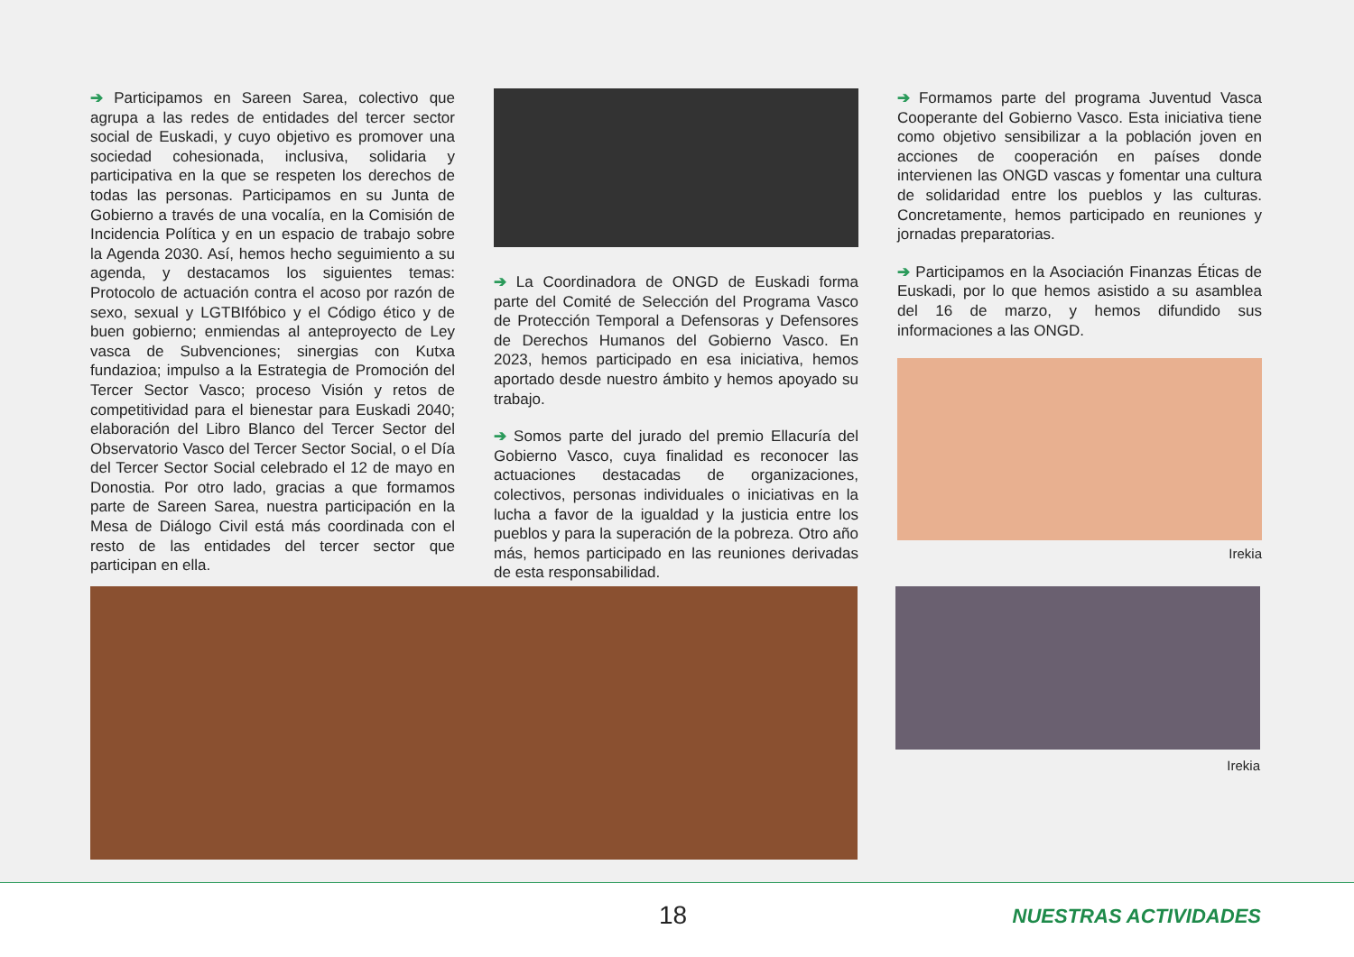➔ Participamos en Sareen Sarea, colectivo que agrupa a las redes de entidades del tercer sector social de Euskadi, y cuyo objetivo es promover una sociedad cohesionada, inclusiva, solidaria y participativa en la que se respeten los derechos de todas las personas. Participamos en su Junta de Gobierno a través de una vocalía, en la Comisión de Incidencia Política y en un espacio de trabajo sobre la Agenda 2030. Así, hemos hecho seguimiento a su agenda, y destacamos los siguientes temas: Protocolo de actuación contra el acoso por razón de sexo, sexual y LGTBIfóbico y el Código ético y de buen gobierno; enmiendas al anteproyecto de Ley vasca de Subvenciones; sinergias con Kutxa fundazioa; impulso a la Estrategia de Promoción del Tercer Sector Vasco; proceso Visión y retos de competitividad para el bienestar para Euskadi 2040; elaboración del Libro Blanco del Tercer Sector del Observatorio Vasco del Tercer Sector Social, o el Día del Tercer Sector Social celebrado el 12 de mayo en Donostia. Por otro lado, gracias a que formamos parte de Sareen Sarea, nuestra participación en la Mesa de Diálogo Civil está más coordinada con el resto de las entidades del tercer sector que participan en ella.
➔ La Coordinadora de ONGD de Euskadi forma parte del Comité de Selección del Programa Vasco de Protección Temporal a Defensoras y Defensores de Derechos Humanos del Gobierno Vasco. En 2023, hemos participado en esa iniciativa, hemos aportado desde nuestro ámbito y hemos apoyado su trabajo.
➔ Somos parte del jurado del premio Ellacuría del Gobierno Vasco, cuya finalidad es reconocer las actuaciones destacadas de organizaciones, colectivos, personas individuales o iniciativas en la lucha a favor de la igualdad y la justicia entre los pueblos y para la superación de la pobreza. Otro año más, hemos participado en las reuniones derivadas de esta responsabilidad.
➔ Formamos parte del programa Juventud Vasca Cooperante del Gobierno Vasco. Esta iniciativa tiene como objetivo sensibilizar a la población joven en acciones de cooperación en países donde intervienen las ONGD vascas y fomentar una cultura de solidaridad entre los pueblos y las culturas. Concretamente, hemos participado en reuniones y jornadas preparatorias.
➔ Participamos en la Asociación Finanzas Éticas de Euskadi, por lo que hemos asistido a su asamblea del 16 de marzo, y hemos difundido sus informaciones a las ONGD.
Irekia
Irekia
18 NUESTRAS ACTIVIDADES